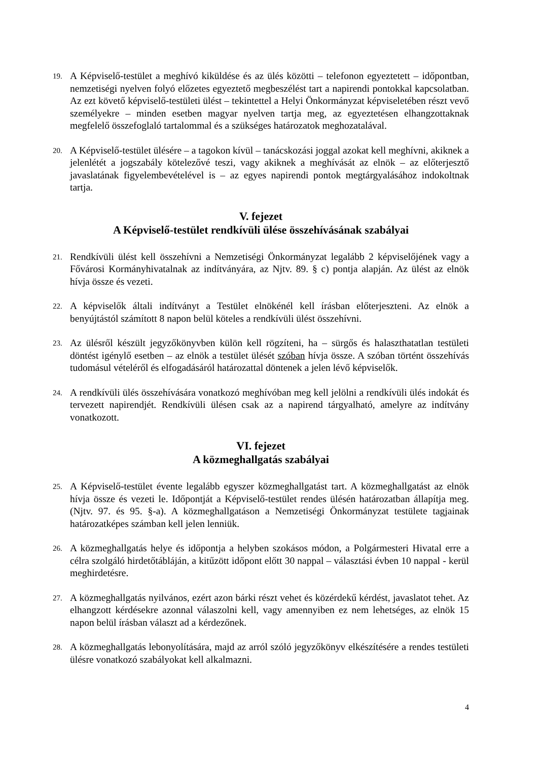19. A Képviselő-testület a meghívó kiküldése és az ülés közötti – telefonon egyeztetett – időpontban, nemzetiségi nyelven folyó előzetes egyeztető megbeszélést tart a napirendi pontokkal kapcsolatban. Az ezt követő képviselő-testületi ülést – tekintettel a Helyi Önkormányzat képviseletében részt vevő személyekre – minden esetben magyar nyelven tartja meg, az egyeztetésen elhangzottaknak megfelelő összefoglaló tartalommal és a szükséges határozatok meghozatalával.
20. A Képviselő-testület ülésére – a tagokon kívül – tanácskozási joggal azokat kell meghívni, akiknek a jelenlétét a jogszabály kötelezővé teszi, vagy akiknek a meghívását az elnök – az előterjesztő javaslatának figyelembevételével is – az egyes napirendi pontok megtárgyalásához indokoltnak tartja.
V. fejezet
A Képviselő-testület rendkívüli ülése összehívásának szabályai
21. Rendkívüli ülést kell összehívni a Nemzetiségi Önkormányzat legalább 2 képviselőjének vagy a Fővárosi Kormányhivatalnak az indítványára, az Njtv. 89. § c) pontja alapján. Az ülést az elnök hívja össze és vezeti.
22. A képviselők általi indítványt a Testület elnökénél kell írásban előterjeszteni. Az elnök a benyújtástól számított 8 napon belül köteles a rendkívüli ülést összehívni.
23. Az ülésről készült jegyzőkönyvben külön kell rögzíteni, ha – sürgős és halaszthatatlan testületi döntést igénylő esetben – az elnök a testület ülését szóban hívja össze. A szóban történt összehívás tudomásul vételéről és elfogadásáról határozattal döntenek a jelen lévő képviselők.
24. A rendkívüli ülés összehívására vonatkozó meghívóban meg kell jelölni a rendkívüli ülés indokát és tervezett napirendjét. Rendkívüli ülésen csak az a napirend tárgyalható, amelyre az indítvány vonatkozott.
VI. fejezet
A közmeghallgatás szabályai
25. A Képviselő-testület évente legalább egyszer közmeghallgatást tart. A közmeghallgatást az elnök hívja össze és vezeti le. Időpontját a Képviselő-testület rendes ülésén határozatban állapítja meg. (Njtv. 97. és 95. §-a). A közmeghallgatáson a Nemzetiségi Önkormányzat testülete tagjainak határozatképes számban kell jelen lenniük.
26. A közmeghallgatás helye és időpontja a helyben szokásos módon, a Polgármesteri Hivatal erre a célra szolgáló hirdetőtábláján, a kitűzött időpont előtt 30 nappal – választási évben 10 nappal - kerül meghirdetésre.
27. A közmeghallgatás nyilvános, ezért azon bárki részt vehet és közérdekű kérdést, javaslatot tehet. Az elhangzott kérdésekre azonnal válaszolni kell, vagy amennyiben ez nem lehetséges, az elnök 15 napon belül írásban választ ad a kérdezőnek.
28. A közmeghallgatás lebonyolítására, majd az arról szóló jegyzőkönyv elkészítésére a rendes testületi ülésre vonatkozó szabályokat kell alkalmazni.
4